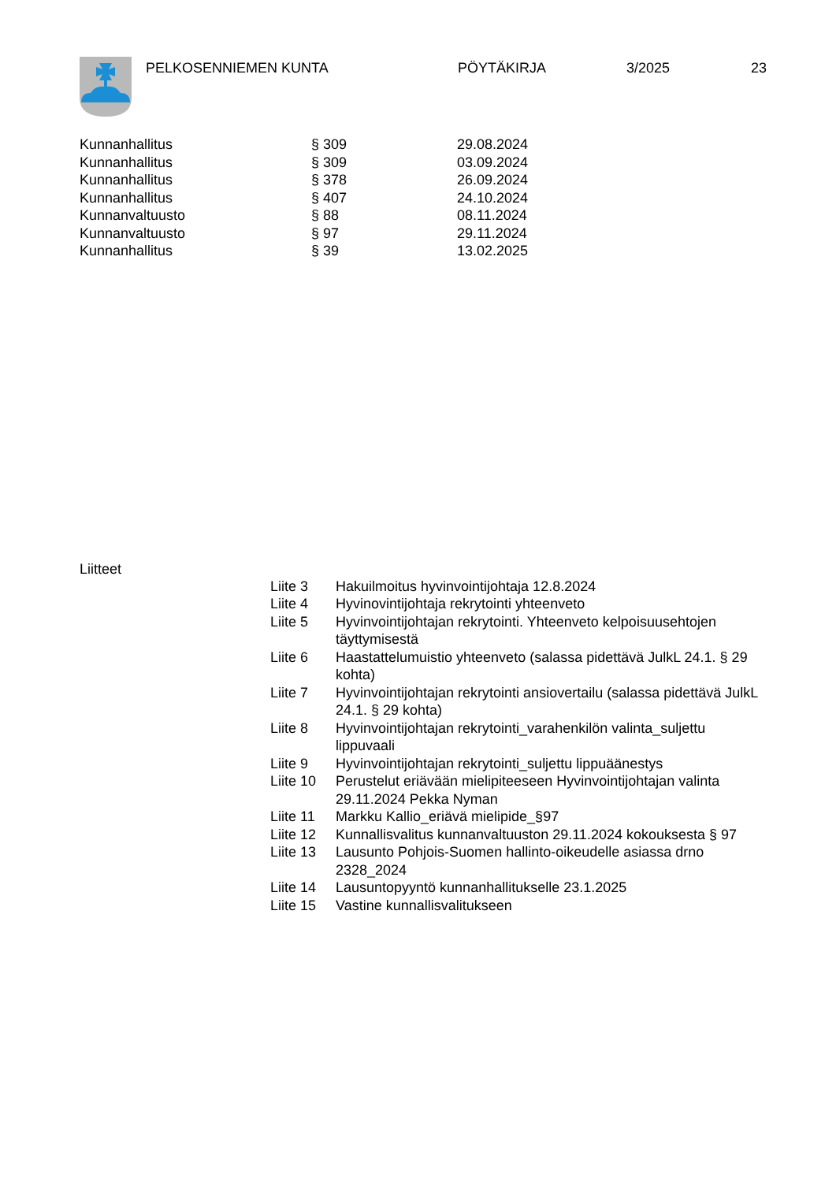PELKOSENNIEMEN KUNTA PÖYTÄKIRJA 3/2025 23
| Kunnanhallitus | § 309 | 29.08.2024 |
| Kunnanhallitus | § 309 | 03.09.2024 |
| Kunnanhallitus | § 378 | 26.09.2024 |
| Kunnanhallitus | § 407 | 24.10.2024 |
| Kunnanvaltuusto | § 88 | 08.11.2024 |
| Kunnanvaltuusto | § 97 | 29.11.2024 |
| Kunnanhallitus | § 39 | 13.02.2025 |
Liitteet
| Liite 3 | Hakuilmoitus hyvinvointijohtaja 12.8.2024 |
| Liite 4 | Hyvinovintijohtaja rekrytointi yhteenveto |
| Liite 5 | Hyvinvointijohtajan rekrytointi. Yhteenveto kelpoisuusehtojen täyttymisestä |
| Liite 6 | Haastattelumuistio yhteenveto (salassa pidettävä JulkL 24.1. § 29 kohta) |
| Liite 7 | Hyvinvointijohtajan rekrytointi ansiovertailu (salassa pidettävä JulkL 24.1. § 29 kohta) |
| Liite 8 | Hyvinvointijohtajan rekrytointi_varahenkilön valinta_suljettu lippuvaali |
| Liite 9 | Hyvinvointijohtajan rekrytointi_suljettu lippuäänestys |
| Liite 10 | Perustelut eriävään mielipiteeseen Hyvinvointijohtajan valinta 29.11.2024 Pekka Nyman |
| Liite 11 | Markku Kallio_eriävä mielipide_§97 |
| Liite 12 | Kunnallisvalitus kunnanvaltuuston 29.11.2024 kokouksesta § 97 |
| Liite 13 | Lausunto Pohjois-Suomen hallinto-oikeudelle asiassa drno 2328_2024 |
| Liite 14 | Lausuntopyyntö kunnanhallitukselle 23.1.2025 |
| Liite 15 | Vastine kunnallisvalitukseen |